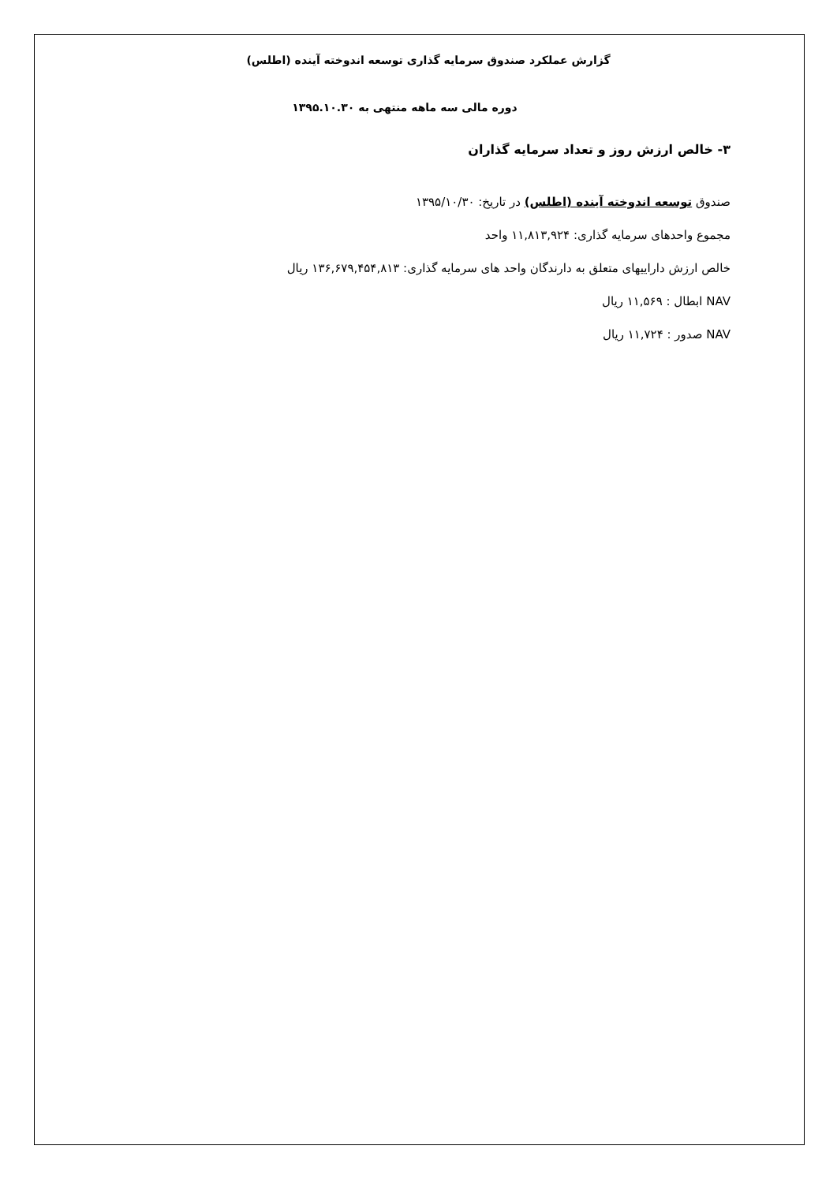گزارش عملکرد صندوق سرمایه گذاری توسعه اندوخته آینده (اطلس)
دوره مالی سه ماهه منتهی به ۱۳۹۵.۱۰.۳۰
۳- خالص ارزش روز و تعداد سرمایه گذاران
صندوق توسعه اندوخته آینده (اطلس) در تاریخ: ۱۳۹۵/۱۰/۳۰
مجموع واحدهای سرمایه گذاری: ۱۱,۸۱۳,۹۲۴ واحد
خالص ارزش داراییهای متعلق به دارندگان واحد های سرمایه گذاری: ۱۳۶,۶۷۹,۴۵۴,۸۱۳ ریال
NAV ابطال : ۱۱,۵۶۹ ریال
NAV صدور : ۱۱,۷۲۴ ریال